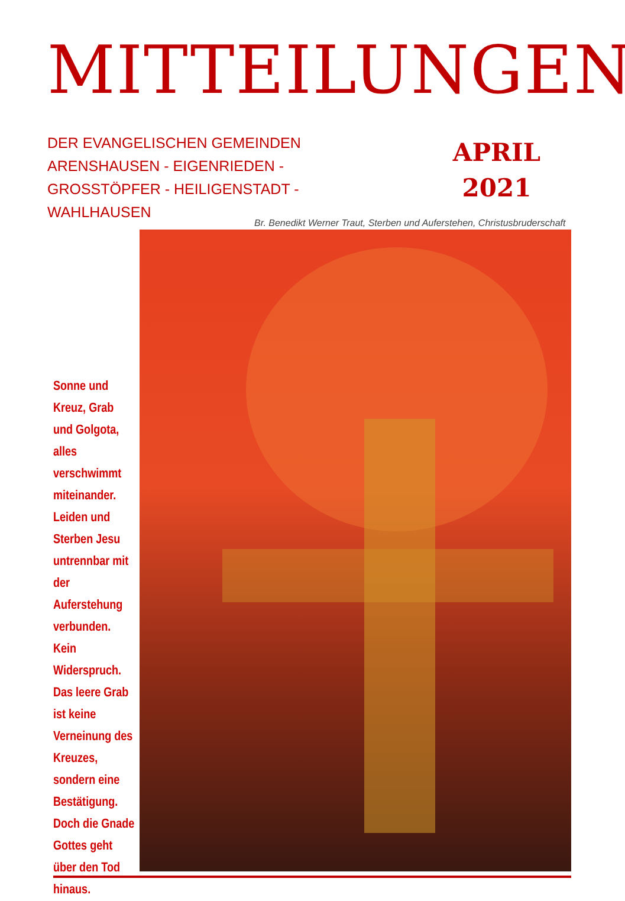MITTEILUNGEN
DER EVANGELISCHEN GEMEINDEN
ARENSHAUSEN - EIGENRIEDEN -
GROSSTÖPFER - HEILIGENSTADT -
WAHLHAUSEN
APRIL
2021
Br. Benedikt Werner Traut, Sterben und Auferstehen, Christusbruderschaft
Sonne und Kreuz, Grab und Golgota, alles verschwimmt miteinander. Leiden und Sterben Jesu untrennbar mit der Auferstehung verbunden. Kein Widerspruch. Das leere Grab ist keine Verneinung des Kreuzes, sondern eine Bestätigung. Doch die Gnade Gottes geht über den Tod hinaus.